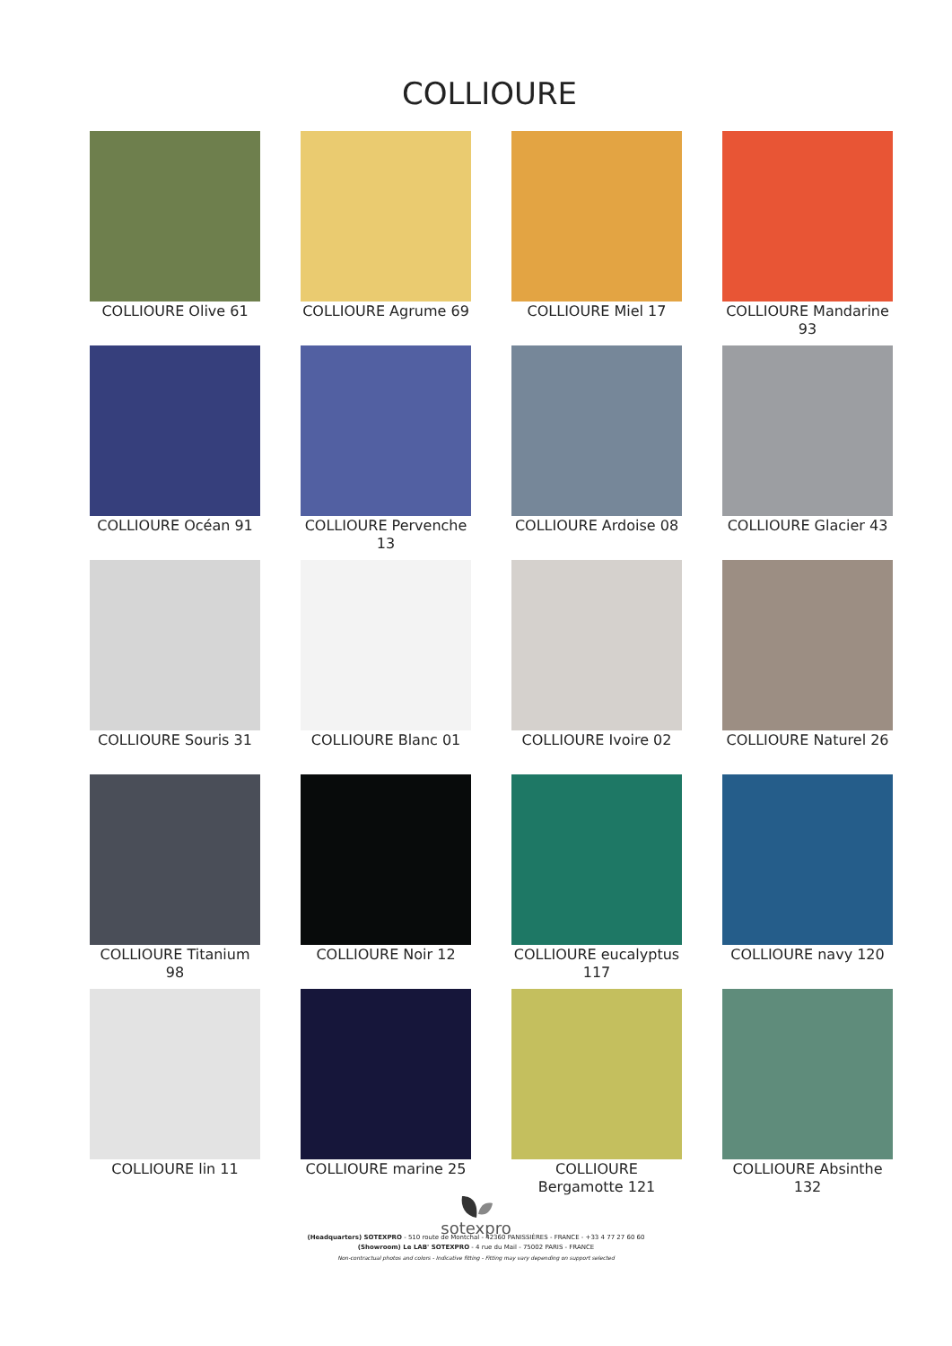COLLIOURE
COLLIOURE Olive 61
COLLIOURE Agrume 69
COLLIOURE Miel 17
COLLIOURE Mandarine 93
COLLIOURE Océan 91
COLLIOURE Pervenche 13
COLLIOURE Ardoise 08
COLLIOURE Glacier 43
COLLIOURE Souris 31
COLLIOURE Blanc 01
COLLIOURE Ivoire 02
COLLIOURE Naturel 26
COLLIOURE Titanium 98
COLLIOURE Noir 12
COLLIOURE eucalyptus 117
COLLIOURE navy 120
COLLIOURE lin 11
COLLIOURE marine 25
COLLIOURE Bergamotte 121
COLLIOURE Absinthe 132
sotexpro
(Headquarters) SOTEXPRO - 510 route de Montchal - 42360 PANISSIÈRES - FRANCE - +33 4 77 27 60 60
(Showroom) Le LAB' SOTEXPRO - 4 rue du Mail - 75002 PARIS - FRANCE
Non-contractual photos and colors - Indicative fitting - Fitting may vary depending on support selected